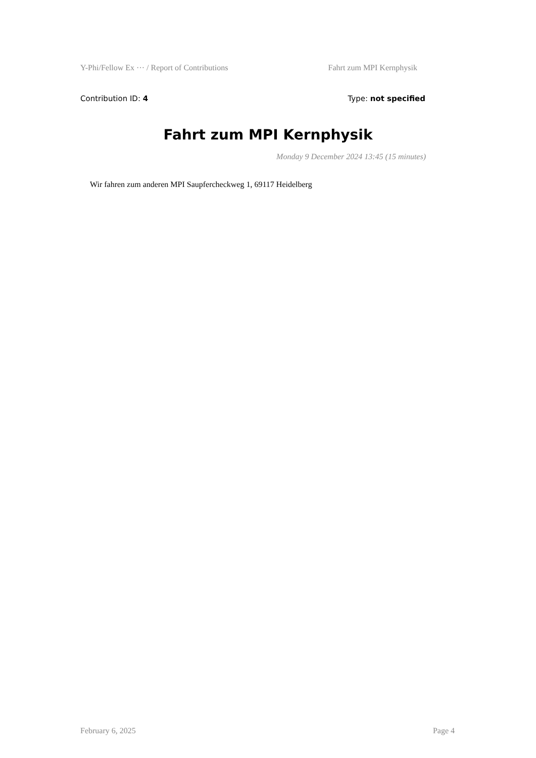Y-Phi/Fellow Ex ··· / Report of Contributions Fahrt zum MPI Kernphysik
Contribution ID: 4 Type: not specified
Fahrt zum MPI Kernphysik
Monday 9 December 2024 13:45 (15 minutes)
Wir fahren zum anderen MPI Saupfercheckweg 1, 69117 Heidelberg
February 6, 2025 Page 4